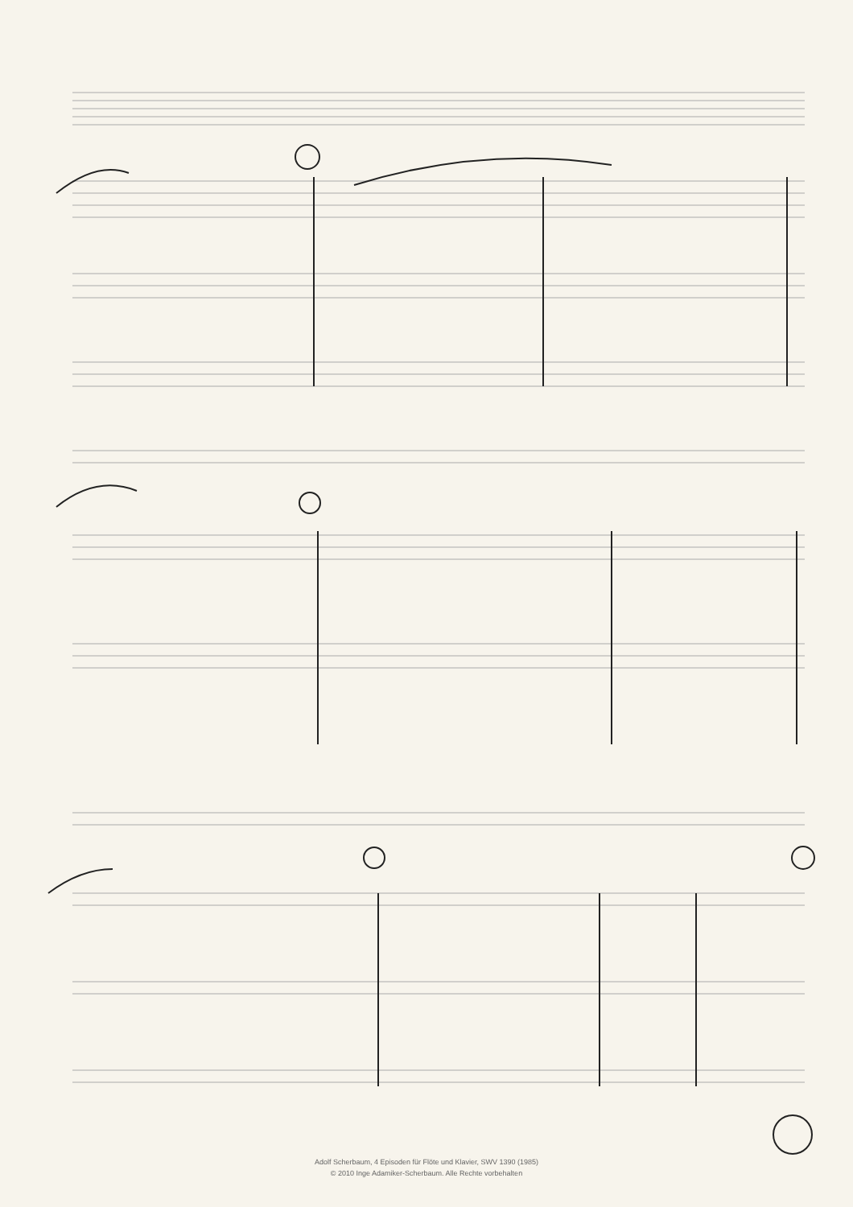Adolf Scherbaum, 4 Episoden für Flöte und Klavier, SWV 1390 (1985)
© 2010 Inge Adamiker-Scherbaum. Alle Rechte vorbehalten